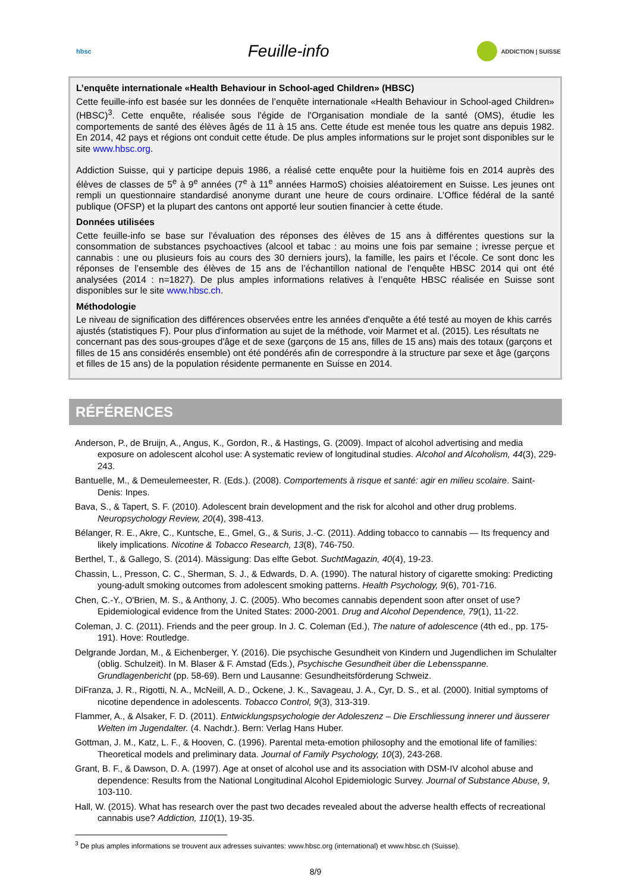hbsc
Feuille-info
ADDICTION | SUISSE
L’enquête internationale «Health Behaviour in School-aged Children» (HBSC)
Cette feuille-info est basée sur les données de l’enquête internationale «Health Behaviour in School-aged Children» (HBSC)<sup>3</sup>. Cette enquête, réalisée sous l'égide de l'Organisation mondiale de la santé (OMS), étudie les comportements de santé des élèves âgés de 11 à 15 ans. Cette étude est menée tous les quatre ans depuis 1982. En 2014, 42 pays et régions ont conduit cette étude. De plus amples informations sur le projet sont disponibles sur le site www.hbsc.org.
Addiction Suisse, qui y participe depuis 1986, a réalisé cette enquête pour la huitième fois en 2014 auprès des élèves de classes de 5<sup>e</sup> à 9<sup>e</sup> années (7<sup>e</sup> à 11<sup>e</sup> années HarmoS) choisies aléatoirement en Suisse. Les jeunes ont rempli un questionnaire standardisé anonyme durant une heure de cours ordinaire. L’Office fédéral de la santé publique (OFSP) et la plupart des cantons ont apporté leur soutien financier à cette étude.
Données utilisées
Cette feuille-info se base sur l’évaluation des réponses des élèves de 15 ans à différentes questions sur la consommation de substances psychoactives (alcool et tabac : au moins une fois par semaine ; ivresse perçue et cannabis : une ou plusieurs fois au cours des 30 derniers jours), la famille, les pairs et l’école. Ce sont donc les réponses de l’ensemble des élèves de 15 ans de l’échantillon national de l’enquête HBSC 2014 qui ont été analysées (2014 : n=1827). De plus amples informations relatives à l’enquête HBSC réalisée en Suisse sont disponibles sur le site www.hbsc.ch.
Méthodologie
Le niveau de signification des différences observées entre les années d'enquête a été testé au moyen de khis carrés ajustés (statistiques F). Pour plus d'information au sujet de la méthode, voir Marmet et al. (2015). Les résultats ne concernant pas des sous-groupes d'âge et de sexe (garçons de 15 ans, filles de 15 ans) mais des totaux (garçons et filles de 15 ans considérés ensemble) ont été pondérés afin de correspondre à la structure par sexe et âge (garçons et filles de 15 ans) de la population résidente permanente en Suisse en 2014.
RÉFÉRENCES
Anderson, P., de Bruijn, A., Angus, K., Gordon, R., & Hastings, G. (2009). Impact of alcohol advertising and media exposure on adolescent alcohol use: A systematic review of longitudinal studies. Alcohol and Alcoholism, 44(3), 229-243.
Bantuelle, M., & Demeulemeester, R. (Eds.). (2008). Comportements à risque et santé: agir en milieu scolaire. Saint-Denis: Inpes.
Bava, S., & Tapert, S. F. (2010). Adolescent brain development and the risk for alcohol and other drug problems. Neuropsychology Review, 20(4), 398-413.
Bélanger, R. E., Akre, C., Kuntsche, E., Gmel, G., & Suris, J.-C. (2011). Adding tobacco to cannabis — Its frequency and likely implications. Nicotine & Tobacco Research, 13(8), 746-750.
Berthel, T., & Gallego, S. (2014). Mässigung: Das elfte Gebot. SuchtMagazin, 40(4), 19-23.
Chassin, L., Presson, C. C., Sherman, S. J., & Edwards, D. A. (1990). The natural history of cigarette smoking: Predicting young-adult smoking outcomes from adolescent smoking patterns. Health Psychology, 9(6), 701-716.
Chen, C.-Y., O'Brien, M. S., & Anthony, J. C. (2005). Who becomes cannabis dependent soon after onset of use? Epidemiological evidence from the United States: 2000-2001. Drug and Alcohol Dependence, 79(1), 11-22.
Coleman, J. C. (2011). Friends and the peer group. In J. C. Coleman (Ed.), The nature of adolescence (4th ed., pp. 175-191). Hove: Routledge.
Delgrande Jordan, M., & Eichenberger, Y. (2016). Die psychische Gesundheit von Kindern und Jugendlichen im Schulalter (oblig. Schulzeit). In M. Blaser & F. Amstad (Eds.), Psychische Gesundheit über die Lebensspanne. Grundlagenbericht (pp. 58-69). Bern und Lausanne: Gesundheitsförderung Schweiz.
DiFranza, J. R., Rigotti, N. A., McNeill, A. D., Ockene, J. K., Savageau, J. A., Cyr, D. S., et al. (2000). Initial symptoms of nicotine dependence in adolescents. Tobacco Control, 9(3), 313-319.
Flammer, A., & Alsaker, F. D. (2011). Entwicklungspsychologie der Adoleszenz – Die Erschliessung innerer und äusserer Welten im Jugendalter. (4. Nachdr.). Bern: Verlag Hans Huber.
Gottman, J. M., Katz, L. F., & Hooven, C. (1996). Parental meta-emotion philosophy and the emotional life of families: Theoretical models and preliminary data. Journal of Family Psychology, 10(3), 243-268.
Grant, B. F., & Dawson, D. A. (1997). Age at onset of alcohol use and its association with DSM-IV alcohol abuse and dependence: Results from the National Longitudinal Alcohol Epidemiologic Survey. Journal of Substance Abuse, 9, 103-110.
Hall, W. (2015). What has research over the past two decades revealed about the adverse health effects of recreational cannabis use? Addiction, 110(1), 19-35.
<sup>3</sup> De plus amples informations se trouvent aux adresses suivantes: www.hbsc.org (international) et www.hbsc.ch (Suisse).
8/9